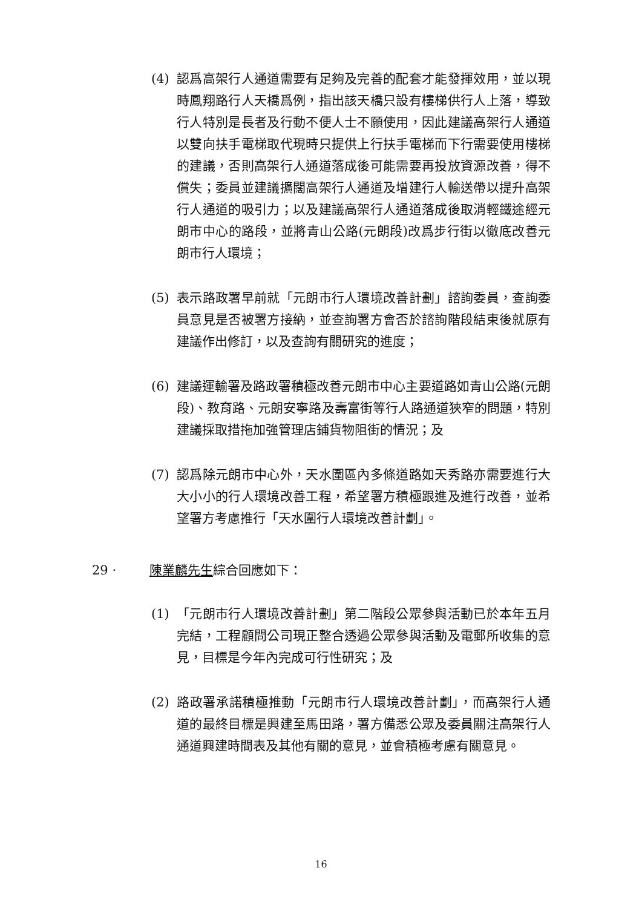(4) 認爲高架行人通道需要有足夠及完善的配套才能發揮效用，並以現時鳳翔路行人天橋爲例，指出該天橋只設有樓梯供行人上落，導致行人特別是長者及行動不便人士不願使用，因此建議高架行人通道以雙向扶手電梯取代現時只提供上行扶手電梯而下行需要使用樓梯的建議，否則高架行人通道落成後可能需要再投放資源改善，得不償失；委員並建議擴闊高架行人通道及增建行人輸送帶以提升高架行人通道的吸引力；以及建議高架行人通道落成後取消輕鐵途經元朗市中心的路段，並將青山公路(元朗段)改爲步行街以徹底改善元朗市行人環境；
(5) 表示路政署早前就「元朗市行人環境改善計劃」諮詢委員，查詢委員意見是否被署方接納，並查詢署方會否於諮詢階段結束後就原有建議作出修訂，以及查詢有關研究的進度；
(6) 建議運輸署及路政署積極改善元朗市中心主要道路如青山公路(元朗段)、教育路、元朗安寧路及壽富街等行人路通道狹窄的問題，特別建議採取措拖加強管理店鋪貨物阻街的情況；及
(7) 認爲除元朗市中心外，天水圍區內多條道路如天秀路亦需要進行大大小小的行人環境改善工程，希望署方積極跟進及進行改善，並希望署方考慮推行「天水圍行人環境改善計劃」。
29 · 陳業麟先生綜合回應如下：
(1) 「元朗市行人環境改善計劃」第二階段公眾參與活動已於本年五月完結，工程顧問公司現正整合透過公眾參與活動及電郵所收集的意見，目標是今年內完成可行性研究；及
(2) 路政署承諾積極推動「元朗市行人環境改善計劃」，而高架行人通道的最終目標是興建至馬田路，署方備悉公眾及委員關注高架行人通道興建時間表及其他有關的意見，並會積極考慮有關意見。
16